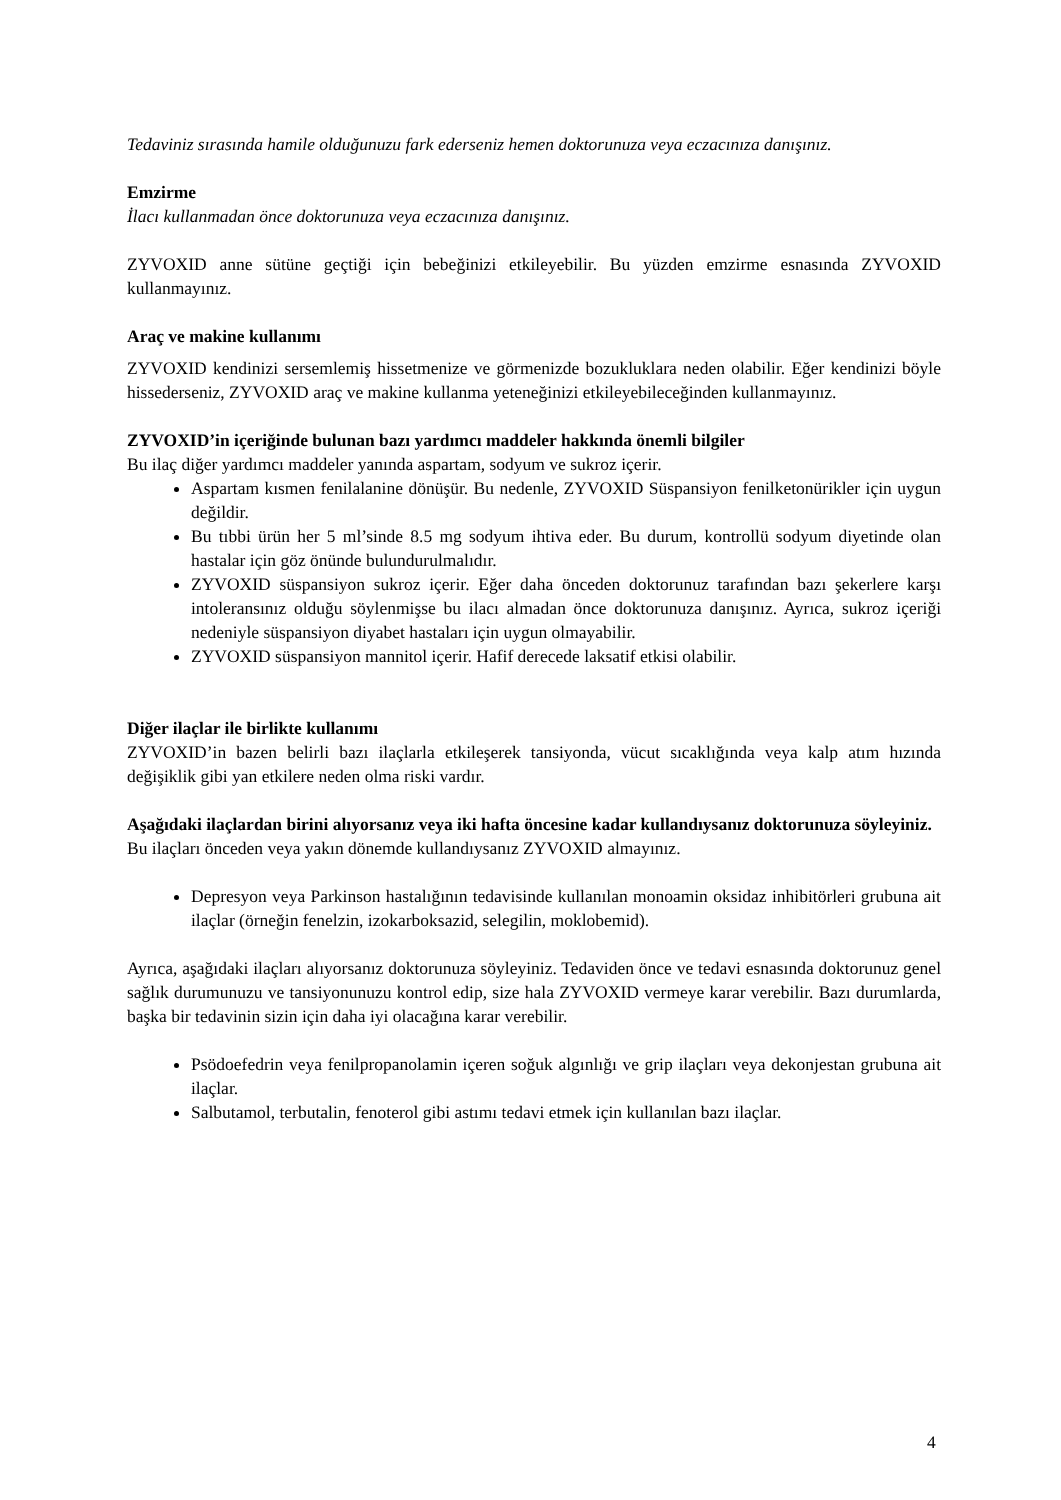Tedaviniz sırasında hamile olduğunuzu fark ederseniz hemen doktorunuza veya eczacınıza danışınız.
Emzirme
İlacı kullanmadan önce doktorunuza veya eczacınıza danışınız.
ZYVOXID anne sütüne geçtiği için bebeğinizi etkileyebilir. Bu yüzden emzirme esnasında ZYVOXID kullanmayınız.
Araç ve makine kullanımı
ZYVOXID kendinizi sersemlemiş hissetmenize ve görmenizde bozukluklara neden olabilir. Eğer kendinizi böyle hissederseniz, ZYVOXID araç ve makine kullanma yeteneğinizi etkileyebileceğinden kullanmayınız.
ZYVOXID’in içeriğinde bulunan bazı yardımcı maddeler hakkında önemli bilgiler
Bu ilaç diğer yardımcı maddeler yanında aspartam, sodyum ve sukroz içerir.
Aspartam kısmen fenilalanine dönüşür. Bu nedenle, ZYVOXID Süspansiyon fenilketonürikler için uygun değildir.
Bu tıbbi ürün her 5 ml’sinde 8.5 mg sodyum ihtiva eder. Bu durum, kontrollü sodyum diyetinde olan hastalar için göz önünde bulundurulmalıdır.
ZYVOXID süspansiyon sukroz içerir. Eğer daha önceden doktorunuz tarafından bazı şekerlere karşı intoleransınız olduğu söylenmişse bu ilacı almadan önce doktorunuza danışınız. Ayrıca, sukroz içeriği nedeniyle süspansiyon diyabet hastaları için uygun olmayabilir.
ZYVOXID süspansiyon mannitol içerir. Hafif derecede laksatif etkisi olabilir.
Diğer ilaçlar ile birlikte kullanımı
ZYVOXID’in bazen belirli bazı ilaçlarla etkileşerek tansiyonda, vücut sıcaklığında veya kalp atım hızında değişiklik gibi yan etkilere neden olma riski vardır.
Aşağıdaki ilaçlardan birini alıyorsanız veya iki hafta öncesine kadar kullandıysanız doktorunuza söyleyiniz.
Bu ilaçları önceden veya yakın dönemde kullandıysanız ZYVOXID almayınız.
Depresyon veya Parkinson hastalığının tedavisinde kullanılan monoamin oksidaz inhibitörleri grubuna ait ilaçlar (örneğin fenelzin, izokarboksazid, selegilin, moklobemid).
Ayrıca, aşağıdaki ilaçları alıyorsanız doktorunuza söyleyiniz. Tedaviden önce ve tedavi esnasında doktorunuz genel sağlık durumunuzu ve tansiyonunuzu kontrol edip, size hala ZYVOXID vermeye karar verebilir. Bazı durumlarda, başka bir tedavinin sizin için daha iyi olacağına karar verebilir.
Psödoefedrin veya fenilpropanolamin içeren soğuk algınlığı ve grip ilaçları veya dekonjestan grubuna ait ilaçlar.
Salbutamol, terbutalin, fenoterol gibi astımı tedavi etmek için kullanılan bazı ilaçlar.
4